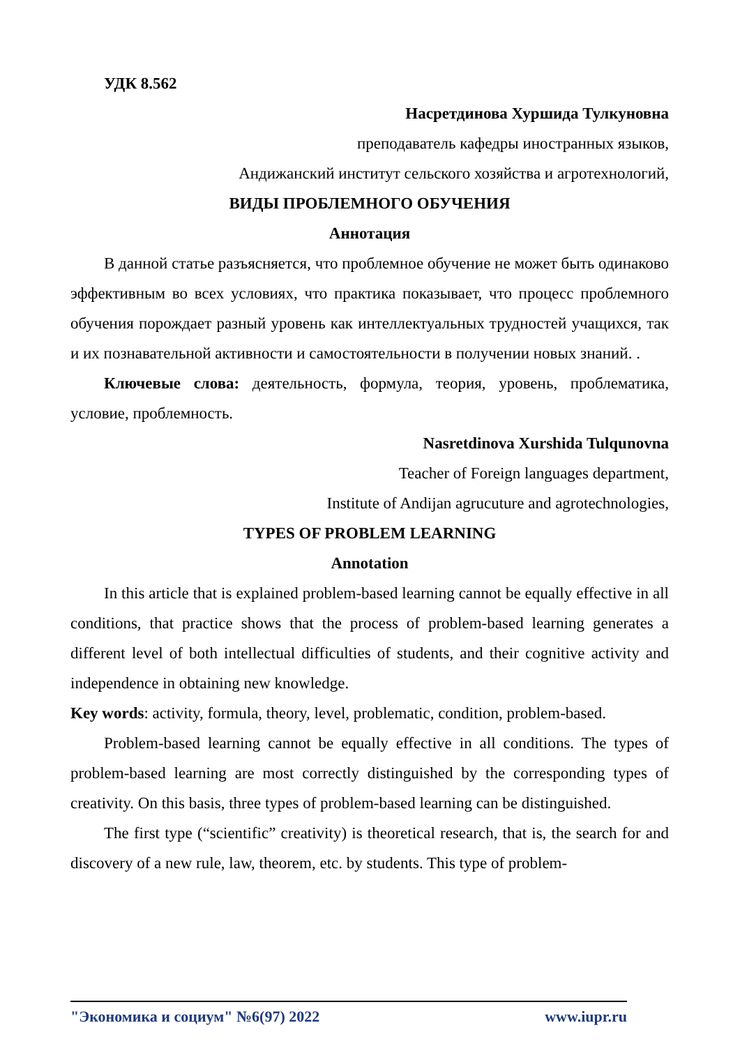УДК 8.562
Насретдинова Хуршида Тулкуновна
преподаватель кафедры иностранных языков,
Андижанский институт сельского хозяйства и агротехнологий,
ВИДЫ ПРОБЛЕМНОГО ОБУЧЕНИЯ
Аннотация
В данной статье разъясняется, что проблемное обучение не может быть одинаково эффективным во всех условиях, что практика показывает, что процесс проблемного обучения порождает разный уровень как интеллектуальных трудностей учащихся, так и их познавательной активности и самостоятельности в получении новых знаний. .
Ключевые слова: деятельность, формула, теория, уровень, проблематика, условие, проблемность.
Nasretdinova Xurshida Tulqunovna
Teacher of Foreign languages department,
Institute of Andijan agrucuture and agrotechnologies,
TYPES OF PROBLEM LEARNING
Annotation
In this article that is explained problem-based learning cannot be equally effective in all conditions, that practice shows that the process of problem-based learning generates a different level of both intellectual difficulties of students, and their cognitive activity and independence in obtaining new knowledge.
Key words: activity, formula, theory, level, problematic, condition, problem-based.
Problem-based learning cannot be equally effective in all conditions. The types of problem-based learning are most correctly distinguished by the corresponding types of creativity. On this basis, three types of problem-based learning can be distinguished.
The first type (“scientific” creativity) is theoretical research, that is, the search for and discovery of a new rule, law, theorem, etc. by students. This type of problem-
"Экономика и социум" №6(97) 2022 www.iupr.ru